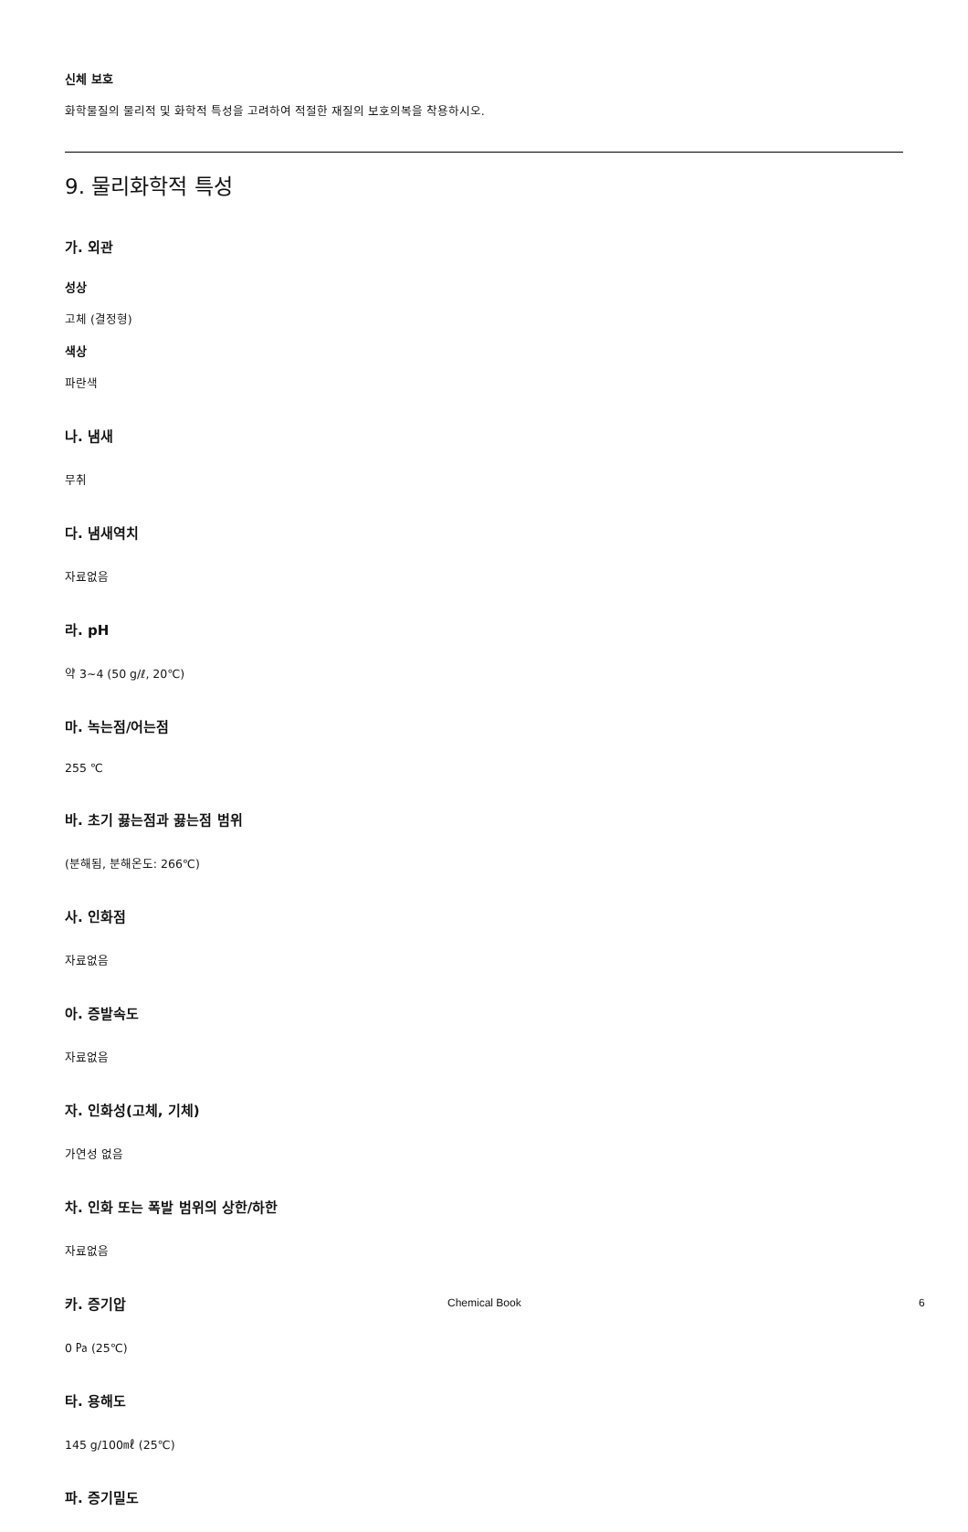신체 보호
화학물질의 물리적 및 화학적 특성을 고려하여 적절한 재질의 보호의복을 착용하시오.
9. 물리화학적 특성
가. 외관
성상
고체 (결정형)
색상
파란색
나. 냄새
무취
다. 냄새역치
자료없음
라. pH
약 3~4 (50 g/ℓ, 20℃)
마. 녹는점/어는점
255 ℃
바. 초기 끓는점과 끓는점 범위
(분해됨, 분해온도: 266℃)
사. 인화점
자료없음
아. 증발속도
자료없음
자. 인화성(고체, 기체)
가연성 없음
차. 인화 또는 폭발 범위의 상한/하한
자료없음
카. 증기압
0 ㎩ (25℃)
타. 용해도
145 g/100㎖ (25℃)
파. 증기밀도
Chemical Book 6